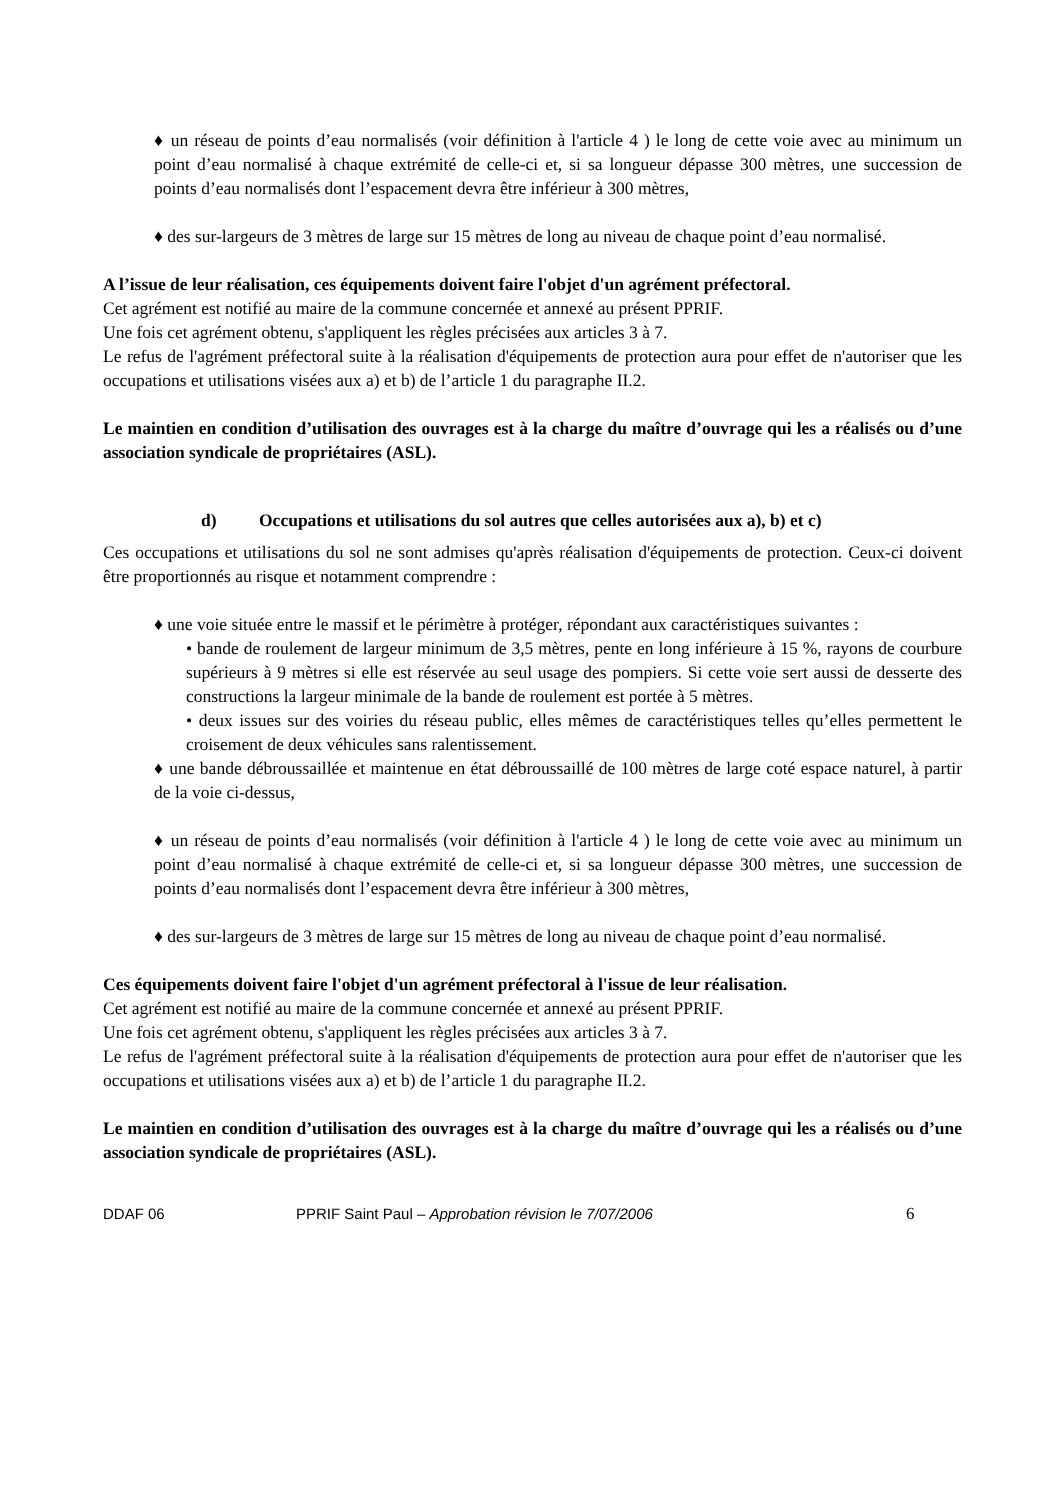♦ un réseau de points d’eau normalisés (voir définition à l'article 4 ) le long de cette voie avec au minimum un point d’eau normalisé à chaque extrémité de celle-ci et, si sa longueur dépasse 300 mètres, une succession de points d’eau normalisés dont l’espacement devra être inférieur à 300 mètres,
♦ des sur-largeurs de 3 mètres de large sur 15 mètres de long au niveau de chaque point d’eau normalisé.
A l’issue de leur réalisation, ces équipements doivent faire l'objet d'un agrément préfectoral.
Cet agrément est notifié au maire de la commune concernée et annexé au présent PPRIF.
Une fois cet agrément obtenu, s'appliquent les règles précisées aux articles 3 à 7.
Le refus de l'agrément préfectoral suite à la réalisation d'équipements de protection aura pour effet de n'autoriser que les occupations et utilisations visées aux a) et b) de l’article 1 du paragraphe II.2.
Le maintien en condition d’utilisation des ouvrages est à la charge du maître d’ouvrage qui les a réalisés ou d’une association syndicale de propriétaires (ASL).
d) Occupations et utilisations du sol autres que celles autorisées aux a), b) et c)
Ces occupations et utilisations du sol ne sont admises qu'après réalisation d'équipements de protection. Ceux-ci doivent être proportionnés au risque et notamment comprendre :
♦ une voie située entre le massif et le périmètre à protéger, répondant aux caractéristiques suivantes :
• bande de roulement de largeur minimum de 3,5 mètres, pente en long inférieure à 15 %, rayons de courbure supérieurs à 9 mètres si elle est réservée au seul usage des pompiers. Si cette voie sert aussi de desserte des constructions la largeur minimale de la bande de roulement est portée à 5 mètres.
• deux issues sur des voiries du réseau public, elles mêmes de caractéristiques telles qu’elles permettent le croisement de deux véhicules sans ralentissement.
♦ une bande débroussaillée et maintenue en état débroussaillé de 100 mètres de large coté espace naturel, à partir de la voie ci-dessus,
♦ un réseau de points d’eau normalisés (voir définition à l'article 4 ) le long de cette voie avec au minimum un point d’eau normalisé à chaque extrémité de celle-ci et, si sa longueur dépasse 300 mètres, une succession de points d’eau normalisés dont l’espacement devra être inférieur à 300 mètres,
♦ des sur-largeurs de 3 mètres de large sur 15 mètres de long au niveau de chaque point d’eau normalisé.
Ces équipements doivent faire l'objet d'un agrément préfectoral à l'issue de leur réalisation.
Cet agrément est notifié au maire de la commune concernée et annexé au présent PPRIF.
Une fois cet agrément obtenu, s'appliquent les règles précisées aux articles 3 à 7.
Le refus de l'agrément préfectoral suite à la réalisation d'équipements de protection aura pour effet de n'autoriser que les occupations et utilisations visées aux a) et b) de l’article 1 du paragraphe II.2.
Le maintien en condition d’utilisation des ouvrages est à la charge du maître d’ouvrage qui les a réalisés ou d’une association syndicale de propriétaires (ASL).
DDAF 06 PPRIF Saint Paul – Approbation révision le 7/07/2006 6